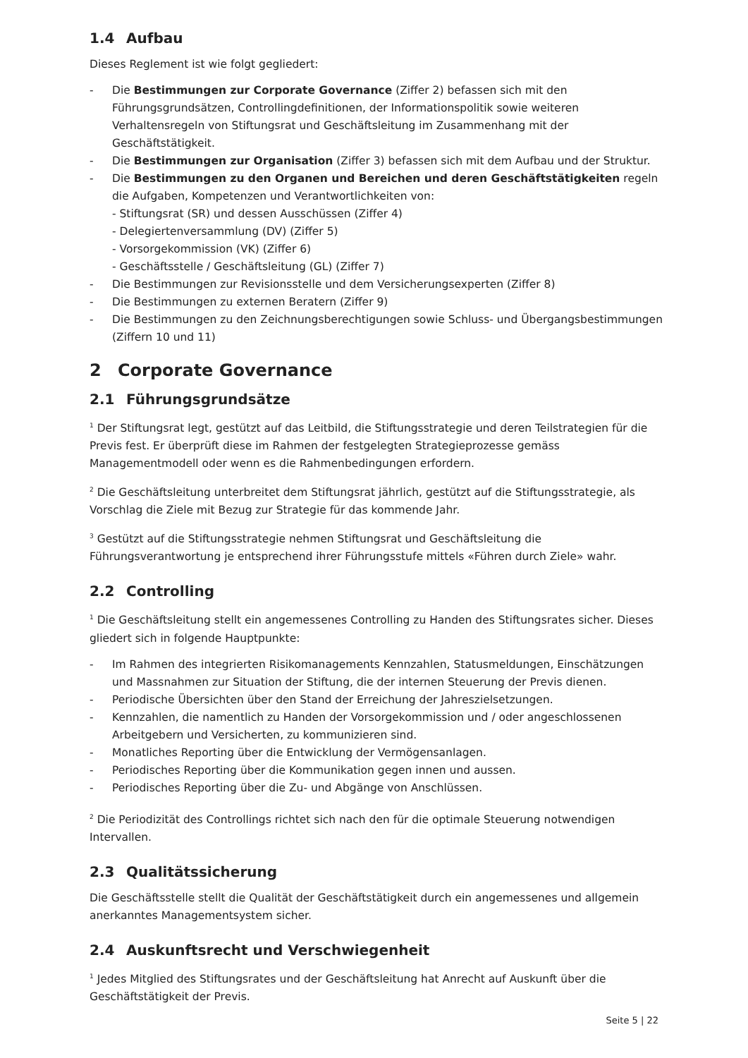1.4 Aufbau
Dieses Reglement ist wie folgt gegliedert:
- Die Bestimmungen zur Corporate Governance (Ziffer 2) befassen sich mit den Führungsgrundsätzen, Controllingdefinitionen, der Informationspolitik sowie weiteren Verhaltensregeln von Stiftungsrat und Geschäftsleitung im Zusammenhang mit der Geschäftstätigkeit.
- Die Bestimmungen zur Organisation (Ziffer 3) befassen sich mit dem Aufbau und der Struktur.
- Die Bestimmungen zu den Organen und Bereichen und deren Geschäftstätigkeiten regeln die Aufgaben, Kompetenzen und Verantwortlichkeiten von:
- Stiftungsrat (SR) und dessen Ausschüssen (Ziffer 4)
- Delegiertenversammlung (DV) (Ziffer 5)
- Vorsorgekommission (VK) (Ziffer 6)
- Geschäftsstelle / Geschäftsleitung (GL) (Ziffer 7)
- Die Bestimmungen zur Revisionsstelle und dem Versicherungsexperten (Ziffer 8)
- Die Bestimmungen zu externen Beratern (Ziffer 9)
- Die Bestimmungen zu den Zeichnungsberechtigungen sowie Schluss- und Übergangsbestimmungen (Ziffern 10 und 11)
2 Corporate Governance
2.1 Führungsgrundsätze
<sup>1</sup> Der Stiftungsrat legt, gestützt auf das Leitbild, die Stiftungsstrategie und deren Teilstrategien für die Previs fest. Er überprüft diese im Rahmen der festgelegten Strategieprozesse gemäss Managementmodell oder wenn es die Rahmenbedingungen erfordern.
<sup>2</sup> Die Geschäftsleitung unterbreitet dem Stiftungsrat jährlich, gestützt auf die Stiftungsstrategie, als Vorschlag die Ziele mit Bezug zur Strategie für das kommende Jahr.
<sup>3</sup> Gestützt auf die Stiftungsstrategie nehmen Stiftungsrat und Geschäftsleitung die Führungsverantwortung je entsprechend ihrer Führungsstufe mittels «Führen durch Ziele» wahr.
2.2 Controlling
<sup>1</sup> Die Geschäftsleitung stellt ein angemessenes Controlling zu Handen des Stiftungsrates sicher. Dieses gliedert sich in folgende Hauptpunkte:
- Im Rahmen des integrierten Risikomanagements Kennzahlen, Statusmeldungen, Einschätzungen und Massnahmen zur Situation der Stiftung, die der internen Steuerung der Previs dienen.
- Periodische Übersichten über den Stand der Erreichung der Jahreszielsetzungen.
- Kennzahlen, die namentlich zu Handen der Vorsorgekommission und / oder angeschlossenen Arbeitgebern und Versicherten, zu kommunizieren sind.
- Monatliches Reporting über die Entwicklung der Vermögensanlagen.
- Periodisches Reporting über die Kommunikation gegen innen und aussen.
- Periodisches Reporting über die Zu- und Abgänge von Anschlüssen.
<sup>2</sup> Die Periodizität des Controllings richtet sich nach den für die optimale Steuerung notwendigen Intervallen.
2.3 Qualitätssicherung
Die Geschäftsstelle stellt die Qualität der Geschäftstätigkeit durch ein angemessenes und allgemein anerkanntes Managementsystem sicher.
2.4 Auskunftsrecht und Verschwiegenheit
<sup>1</sup> Jedes Mitglied des Stiftungsrates und der Geschäftsleitung hat Anrecht auf Auskunft über die Geschäftstätigkeit der Previs.
Seite 5 | 22